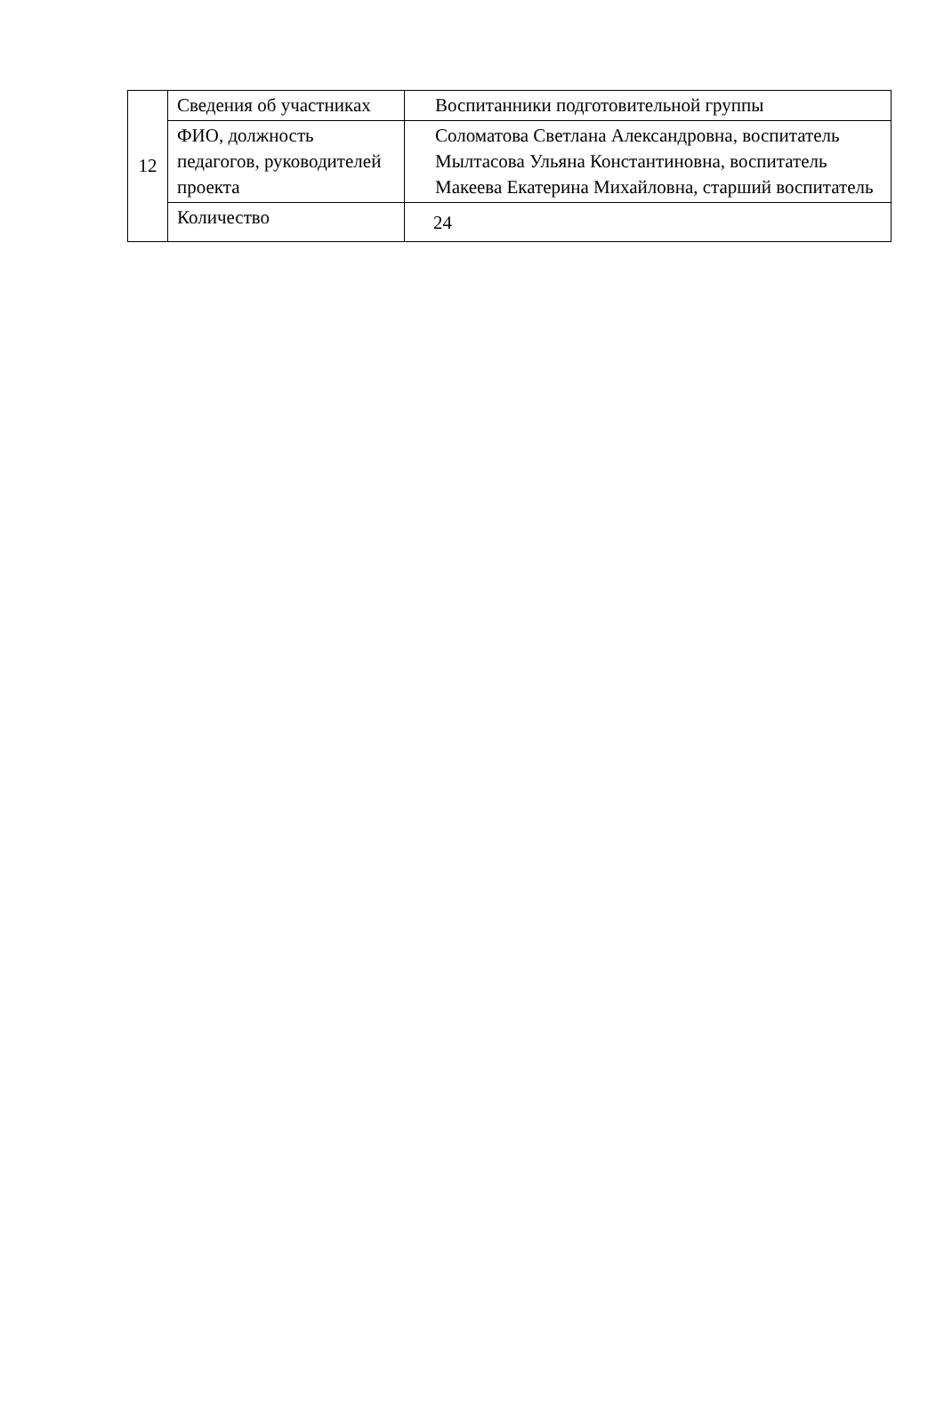| 12 | Сведения об участниках | Воспитанники подготовительной группы |
| | ФИО, должность педагогов, руководителей проекта | Соломатова Светлана Александровна, воспитатель Мылтасова Ульяна Константиновна, воспитатель Макеева Екатерина Михайловна, старший воспитатель |
| | Количество | 24 |